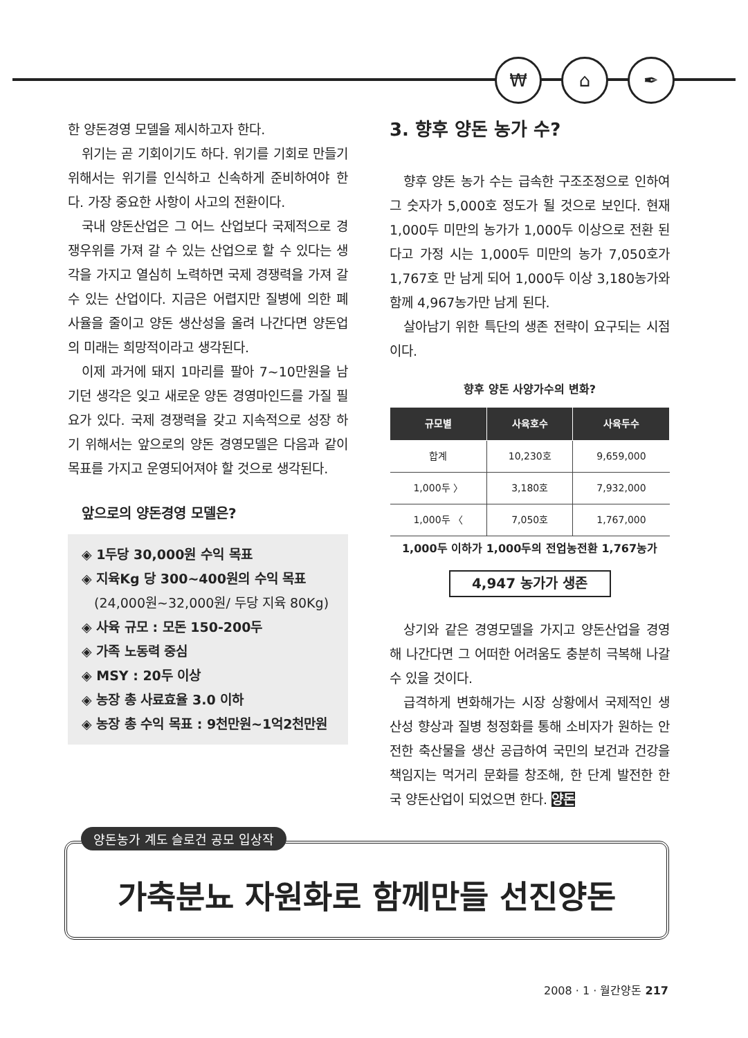₩ ⌂ ✒
한 양돈경영 모델을 제시하고자 한다.
위기는 곧 기회이기도 하다. 위기를 기회로 만들기 위해서는 위기를 인식하고 신속하게 준비하여야 한다. 가장 중요한 사항이 사고의 전환이다.
국내 양돈산업은 그 어느 산업보다 국제적으로 경쟁우위를 가져 갈 수 있는 산업으로 할 수 있다는 생각을 가지고 열심히 노력하면 국제 경쟁력을 가져 갈 수 있는 산업이다. 지금은 어렵지만 질병에 의한 폐사율을 줄이고 양돈 생산성을 올려 나간다면 양돈업의 미래는 희망적이라고 생각된다.
이제 과거에 돼지 1마리를 팔아 7~10만원을 남기던 생각은 잊고 새로운 양돈 경영마인드를 가질 필요가 있다. 국제 경쟁력을 갖고 지속적으로 성장 하기 위해서는 앞으로의 양돈 경영모델은 다음과 같이 목표를 가지고 운영되어져야 할 것으로 생각된다.
앞으로의 양돈경영 모델은?
◈ 1두당 30,000원 수익 목표
◈ 지육Kg 당 300~400원의 수익 목표
(24,000원~32,000원/ 두당 지육 80Kg)
◈ 사육 규모 : 모돈 150-200두
◈ 가족 노동력 중심
◈ MSY : 20두 이상
◈ 농장 총 사료효율 3.0 이하
◈ 농장 총 수익 목표 : 9천만원~1억2천만원
3. 향후 양돈 농가 수?
향후 양돈 농가 수는 급속한 구조조정으로 인하여 그 숫자가 5,000호 정도가 될 것으로 보인다. 현재 1,000두 미만의 농가가 1,000두 이상으로 전환 된다고 가정 시는 1,000두 미만의 농가 7,050호가 1,767호 만 남게 되어 1,000두 이상 3,180농가와 함께 4,967농가만 남게 된다.
살아남기 위한 특단의 생존 전략이 요구되는 시점이다.
향후 양돈 사양가수의 변화?
| 규모별 | 사육호수 | 사육두수 |
| --- | --- | --- |
| 합계 | 10,230호 | 9,659,000 |
| 1,000두 〉 | 3,180호 | 7,932,000 |
| 1,000두 〈 | 7,050호 | 1,767,000 |
1,000두 이하가 1,000두의 전업농전환 1,767농가
4,947 농가가 생존
상기와 같은 경영모델을 가지고 양돈산업을 경영해 나간다면 그 어떠한 어려움도 충분히 극복해 나갈 수 있을 것이다.
급격하게 변화해가는 시장 상황에서 국제적인 생산성 향상과 질병 청정화를 통해 소비자가 원하는 안전한 축산물을 생산 공급하여 국민의 보건과 건강을 책임지는 먹거리 문화를 창조해, 한 단계 발전한 한국 양돈산업이 되었으면 한다. 양돈
양돈농가 계도 슬로건 공모 입상작
가축분뇨 자원화로 함께만들 선진양돈
2008 · 1 · 월간양돈 217